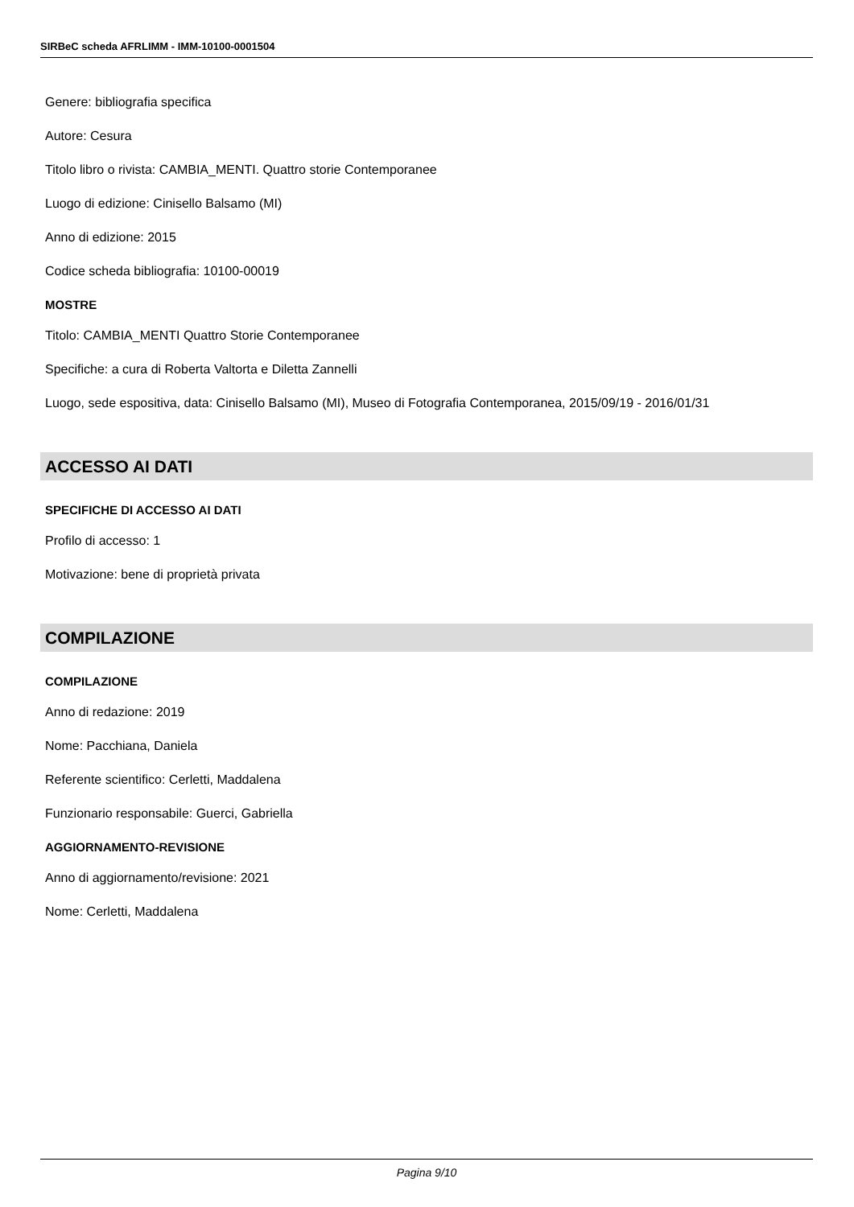SIRBeC scheda AFRLIMM - IMM-10100-0001504
Genere: bibliografia specifica
Autore: Cesura
Titolo libro o rivista: CAMBIA_MENTI. Quattro storie Contemporanee
Luogo di edizione: Cinisello Balsamo (MI)
Anno di edizione: 2015
Codice scheda bibliografia: 10100-00019
MOSTRE
Titolo: CAMBIA_MENTI Quattro Storie Contemporanee
Specifiche: a cura di Roberta Valtorta e Diletta Zannelli
Luogo, sede espositiva, data: Cinisello Balsamo (MI), Museo di Fotografia Contemporanea, 2015/09/19 - 2016/01/31
ACCESSO AI DATI
SPECIFICHE DI ACCESSO AI DATI
Profilo di accesso: 1
Motivazione: bene di proprietà privata
COMPILAZIONE
COMPILAZIONE
Anno di redazione: 2019
Nome: Pacchiana, Daniela
Referente scientifico: Cerletti, Maddalena
Funzionario responsabile: Guerci, Gabriella
AGGIORNAMENTO-REVISIONE
Anno di aggiornamento/revisione: 2021
Nome: Cerletti, Maddalena
Pagina 9/10